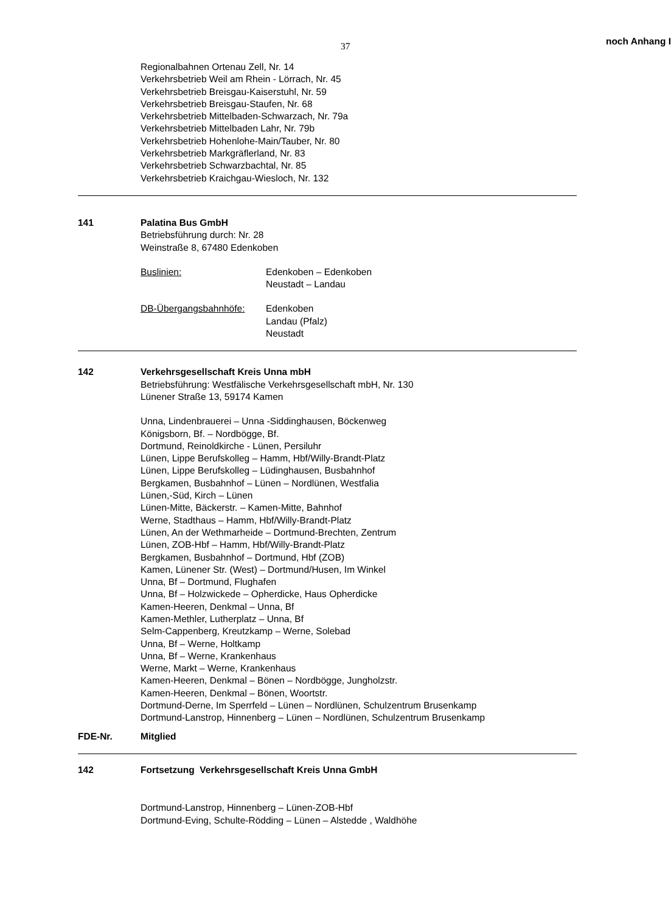37 noch Anhang I
Regionalbahnen Ortenau Zell, Nr. 14
Verkehrsbetrieb Weil am Rhein - Lörrach, Nr. 45
Verkehrsbetrieb Breisgau-Kaiserstuhl, Nr. 59
Verkehrsbetrieb Breisgau-Staufen, Nr. 68
Verkehrsbetrieb Mittelbaden-Schwarzach, Nr. 79a
Verkehrsbetrieb Mittelbaden Lahr, Nr. 79b
Verkehrsbetrieb Hohenlohe-Main/Tauber, Nr. 80
Verkehrsbetrieb Markgräflerland, Nr. 83
Verkehrsbetrieb Schwarzbachtal, Nr. 85
Verkehrsbetrieb Kraichgau-Wiesloch, Nr. 132
141 Palatina Bus GmbH
Betriebsführung durch: Nr. 28
Weinstraße 8, 67480 Edenkoben
Buslinien: Edenkoben – Edenkoben
Neustadt – Landau
DB-Übergangsbahnhöfe: Edenkoben
Landau (Pfalz)
Neustadt
142 Verkehrsgesellschaft Kreis Unna mbH
Betriebsführung: Westfälische Verkehrsgesellschaft mbH, Nr. 130
Lünener Straße 13, 59174 Kamen
Unna, Lindenbrauerei – Unna -Siddinghausen, Böckenweg
Königsborn, Bf. – Nordbögge, Bf.
Dortmund, Reinoldkirche - Lünen, Persiluhr
Lünen, Lippe Berufskolleg – Hamm, Hbf/Willy-Brandt-Platz
Lünen, Lippe Berufskolleg – Lüdinghausen, Busbahnhof
Bergkamen, Busbahnhof – Lünen – Nordlünen, Westfalia
Lünen,-Süd, Kirch – Lünen
Lünen-Mitte, Bäckerstr. – Kamen-Mitte, Bahnhof
Werne, Stadthaus – Hamm, Hbf/Willy-Brandt-Platz
Lünen, An der Wethmarheide – Dortmund-Brechten, Zentrum
Lünen, ZOB-Hbf – Hamm, Hbf/Willy-Brandt-Platz
Bergkamen, Busbahnhof – Dortmund, Hbf (ZOB)
Kamen, Lünener Str. (West) – Dortmund/Husen, Im Winkel
Unna, Bf – Dortmund, Flughafen
Unna, Bf – Holzwickede – Opherdicke, Haus Opherdicke
Kamen-Heeren, Denkmal – Unna, Bf
Kamen-Methler, Lutherplatz – Unna, Bf
Selm-Cappenberg, Kreutzkamp – Werne, Solebad
Unna, Bf – Werne, Holtkamp
Unna, Bf – Werne, Krankenhaus
Werne, Markt – Werne, Krankenhaus
Kamen-Heeren, Denkmal – Bönen – Nordbögge, Jungholzstr.
Kamen-Heeren, Denkmal – Bönen, Woortstr.
Dortmund-Derne, Im Sperrfeld – Lünen – Nordlünen, Schulzentrum Brusenkamp
Dortmund-Lanstrop, Hinnenberg – Lünen – Nordlünen, Schulzentrum Brusenkamp
FDE-Nr. Mitglied
142 Fortsetzung Verkehrsgesellschaft Kreis Unna GmbH
Dortmund-Lanstrop, Hinnenberg – Lünen-ZOB-Hbf
Dortmund-Eving, Schulte-Rödding – Lünen – Alstedde , Waldhöhe